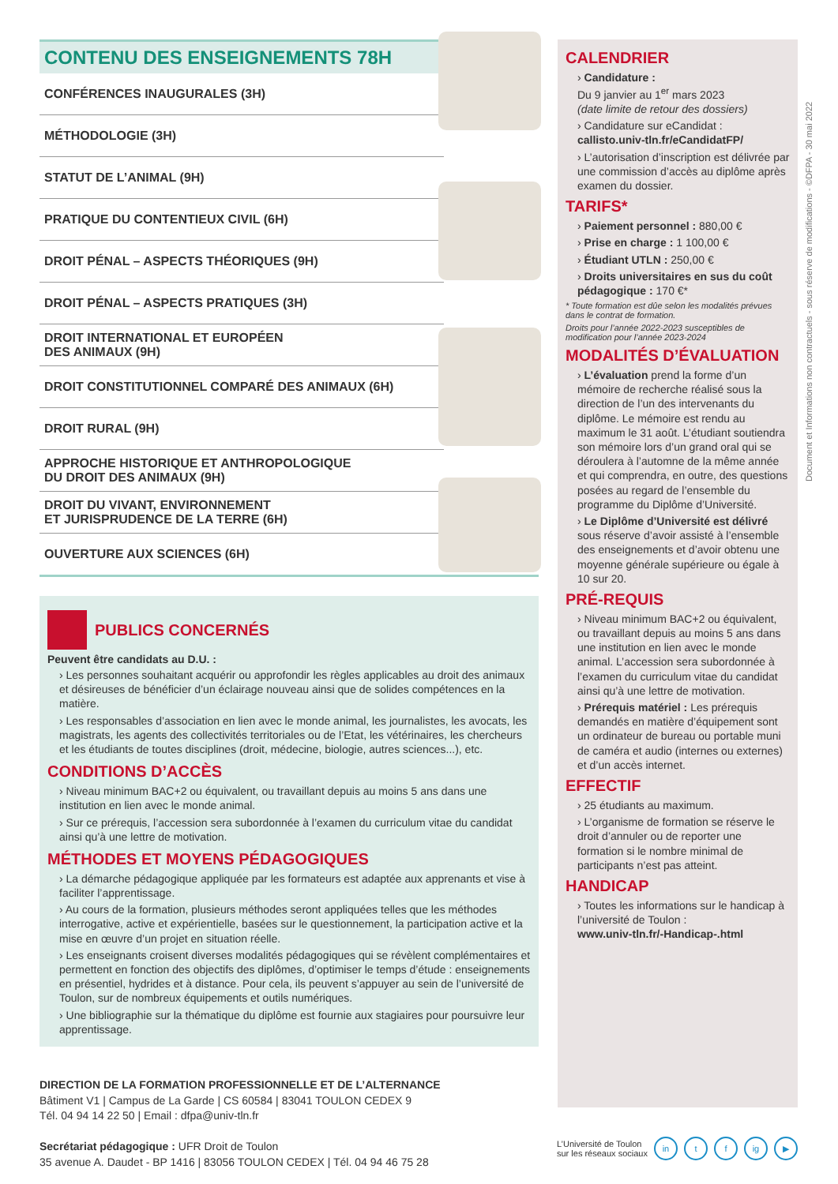CONTENU DES ENSEIGNEMENTS 78H
CONFÉRENCES INAUGURALES (3H)
MÉTHODOLOGIE (3H)
STATUT DE L’ANIMAL (9H)
PRATIQUE DU CONTENTIEUX CIVIL (6H)
DROIT PÉNAL – ASPECTS THÉORIQUES (9H)
DROIT PÉNAL – ASPECTS PRATIQUES (3H)
DROIT INTERNATIONAL ET EUROPÉEN
DES ANIMAUX (9H)
DROIT CONSTITUTIONNEL COMPARÉ DES ANIMAUX (6H)
DROIT RURAL (9H)
APPROCHE HISTORIQUE ET ANTHROPOLOGIQUE
DU DROIT DES ANIMAUX (9H)
DROIT DU VIVANT, ENVIRONNEMENT
ET JURISPRUDENCE DE LA TERRE (6H)
OUVERTURE AUX SCIENCES (6H)
PUBLICS CONCERNÉS
Peuvent être candidats au D.U. :
› Les personnes souhaitant acquérir ou approfondir les règles applicables au droit des animaux et désireuses de bénéficier d’un éclairage nouveau ainsi que de solides compétences en la matière.
› Les responsables d’association en lien avec le monde animal, les journalistes, les avocats, les magistrats, les agents des collectivités territoriales ou de l’Etat, les vétérinaires, les chercheurs et les étudiants de toutes disciplines (droit, médecine, biologie, autres sciences...), etc.
CONDITIONS D’ACCÈS
› Niveau minimum BAC+2 ou équivalent, ou travaillant depuis au moins 5 ans dans une institution en lien avec le monde animal.
› Sur ce prérequis, l’accession sera subordonnée à l’examen du curriculum vitae du candidat ainsi qu’à une lettre de motivation.
MÉTHODES ET MOYENS PÉDAGOGIQUES
› La démarche pédagogique appliquée par les formateurs est adaptée aux apprenants et vise à faciliter l’apprentissage.
› Au cours de la formation, plusieurs méthodes seront appliquées telles que les méthodes interrogative, active et expérientielle, basées sur le questionnement, la participation active et la mise en œuvre d’un projet en situation réelle.
› Les enseignants croisent diverses modalités pédagogiques qui se révèlent complémentaires et permettent en fonction des objectifs des diplômes, d’optimiser le temps d’étude : enseignements en présentiel, hydrides et à distance. Pour cela, ils peuvent s’appuyer au sein de l’université de Toulon, sur de nombreux équipements et outils numériques.
› Une bibliographie sur la thématique du diplôme est fournie aux stagiaires pour poursuivre leur apprentissage.
CALENDRIER
› Candidature :
Du 9 janvier au 1<sup>er</sup> mars 2023
(date limite de retour des dossiers)
› Candidature sur eCandidat :
callisto.univ-tln.fr/eCandidatFP/
› L’autorisation d’inscription est délivrée par une commission d’accès au diplôme après examen du dossier.
TARIFS*
› Paiement personnel : 880,00 €
› Prise en charge : 1 100,00 €
› Étudiant UTLN : 250,00 €
› Droits universitaires en sus du coût pédagogique : 170 €*
* Toute formation est dûe selon les modalités prévues dans le contrat de formation.
Droits pour l’année 2022-2023 susceptibles de modification pour l’année 2023-2024
MODALITÉS D’ÉVALUATION
› L’évaluation prend la forme d’un mémoire de recherche réalisé sous la direction de l’un des intervenants du diplôme. Le mémoire est rendu au maximum le 31 août. L’étudiant soutiendra son mémoire lors d’un grand oral qui se déroulera à l’automne de la même année et qui comprendra, en outre, des questions posées au regard de l’ensemble du programme du Diplôme d’Université.
› Le Diplôme d’Université est délivré sous réserve d’avoir assisté à l’ensemble des enseignements et d’avoir obtenu une moyenne générale supérieure ou égale à 10 sur 20.
PRÉ-REQUIS
› Niveau minimum BAC+2 ou équivalent, ou travaillant depuis au moins 5 ans dans une institution en lien avec le monde animal. L’accession sera subordonnée à l’examen du curriculum vitae du candidat ainsi qu’à une lettre de motivation.
› Prérequis matériel : Les prérequis demandés en matière d’équipement sont un ordinateur de bureau ou portable muni de caméra et audio (internes ou externes) et d’un accès internet.
EFFECTIF
› 25 étudiants au maximum.
› L’organisme de formation se réserve le droit d’annuler ou de reporter une formation si le nombre minimal de participants n’est pas atteint.
HANDICAP
› Toutes les informations sur le handicap à l’université de Toulon :
www.univ-tln.fr/-Handicap-.html
DIRECTION DE LA FORMATION PROFESSIONNELLE ET DE L’ALTERNANCE
Bâtiment V1 | Campus de La Garde | CS 60584 | 83041 TOULON CEDEX 9
Tél. 04 94 14 22 50 | Email : dfpa@univ-tln.fr
Secrétariat pédagogique : UFR Droit de Toulon
35 avenue A. Daudet - BP 1416 | 83056 TOULON CEDEX | Tél. 04 94 46 75 28
L’Université de Toulon
sur les réseaux sociaux in t f ig ▶
Document et Informations non contractuels - sous réserve de modifications - ©DFPA - 30 mai 2022